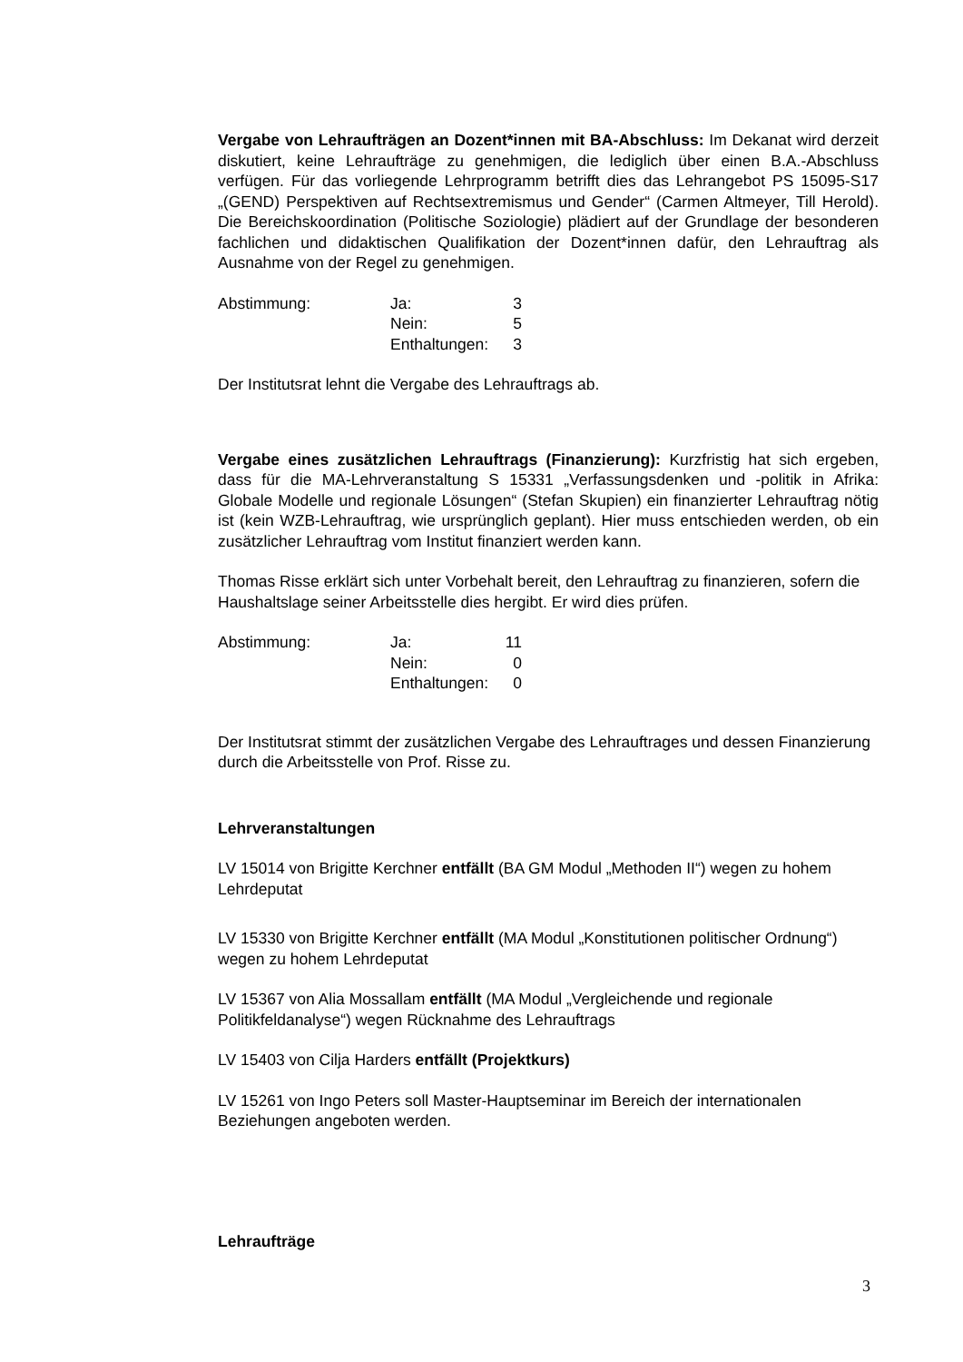Vergabe von Lehraufträgen an Dozent*innen mit BA-Abschluss: Im Dekanat wird derzeit diskutiert, keine Lehraufträge zu genehmigen, die lediglich über einen B.A.-Abschluss verfügen. Für das vorliegende Lehrprogramm betrifft dies das Lehrangebot PS 15095-S17 „(GEND) Perspektiven auf Rechtsextremismus und Gender“ (Carmen Altmeyer, Till Herold). Die Bereichskoordination (Politische Soziologie) plädiert auf der Grundlage der besonderen fachlichen und didaktischen Qualifikation der Dozent*innen dafür, den Lehrauftrag als Ausnahme von der Regel zu genehmigen.
| Abstimmung: | Ja: | 3 |
| | Nein: | 5 |
| | Enthaltungen: | 3 |
Der Institutsrat lehnt die Vergabe des Lehrauftrags ab.
Vergabe eines zusätzlichen Lehrauftrags (Finanzierung): Kurzfristig hat sich ergeben, dass für die MA-Lehrveranstaltung S 15331 „Verfassungsdenken und -politik in Afrika: Globale Modelle und regionale Lösungen“ (Stefan Skupien) ein finanzierter Lehrauftrag nötig ist (kein WZB-Lehrauftrag, wie ursprünglich geplant). Hier muss entschieden werden, ob ein zusätzlicher Lehrauftrag vom Institut finanziert werden kann.
Thomas Risse erklärt sich unter Vorbehalt bereit, den Lehrauftrag zu finanzieren, sofern die Haushaltslage seiner Arbeitsstelle dies hergibt. Er wird dies prüfen.
| Abstimmung: | Ja: | 11 |
| | Nein: | 0 |
| | Enthaltungen: | 0 |
Der Institutsrat stimmt der zusätzlichen Vergabe des Lehrauftrages und dessen Finanzierung durch die Arbeitsstelle von Prof. Risse zu.
Lehrveranstaltungen
LV 15014 von Brigitte Kerchner entfällt (BA GM Modul „Methoden II“) wegen zu hohem Lehrdeputat
LV 15330 von Brigitte Kerchner entfällt (MA Modul „Konstitutionen politischer Ordnung“) wegen zu hohem Lehrdeputat
LV 15367 von Alia Mossallam entfällt (MA Modul „Vergleichende und regionale Politikfeldanalyse“) wegen Rücknahme des Lehrauftrags
LV 15403 von Cilja Harders entfällt (Projektkurs)
LV 15261 von Ingo Peters soll Master-Hauptseminar im Bereich der internationalen Beziehungen angeboten werden.
Lehraufträge
3